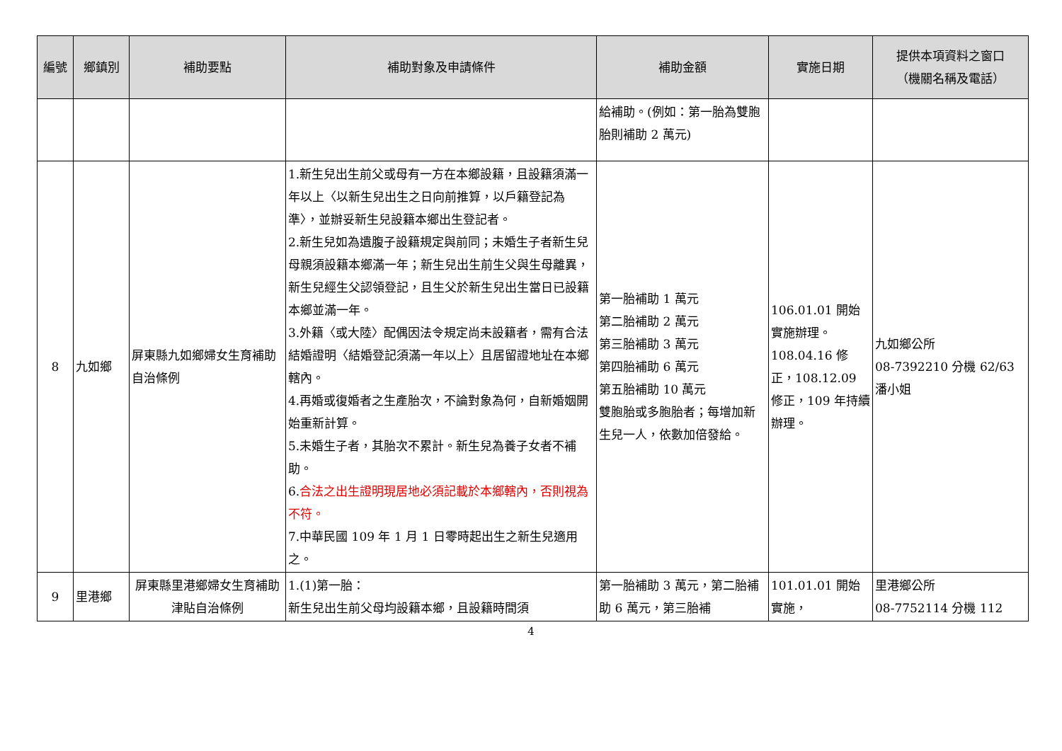| 編號 | 鄉鎮別 | 補助要點 | 補助對象及申請條件 | 補助金額 | 實施日期 | 提供本項資料之窗口 （機關名稱及電話） |
| --- | --- | --- | --- | --- | --- | --- |
| | | | | 給補助。(例如：第一胎為雙胞胎則補助 2 萬元) | | |
| 8 | 九如鄉 | 屏東縣九如鄉婦女生育補助自治條例 | 1.新生兒出生前父或母有一方在本鄉設籍，且設籍須滿一年以上〈以新生兒出生之日向前推算，以戶籍登記為準〉，並辦妥新生兒設籍本鄉出生登記者。 2.新生兒如為遺腹子設籍規定與前同；未婚生子者新生兒母親須設籍本鄉滿一年；新生兒出生前生父與生母離異，新生兒經生父認領登記，且生父於新生兒出生當日已設籍本鄉並滿一年。 3.外籍〈或大陸〉配偶因法令規定尚未設籍者，需有合法結婚證明〈結婚登記須滿一年以上〉且居留證地址在本鄉轄內。 4.再婚或復婚者之生產胎次，不論對象為何，自新婚姻開始重新計算。 5.未婚生子者，其胎次不累計。新生兒為養子女者不補助。 6. 合法之出生證明現居地必須記載於本鄉轄內，否則視為不符。 7.中華民國 109 年 1 月 1 日零時起出生之新生兒適用之。 | 第一胎補助 1 萬元 第二胎補助 2 萬元 第三胎補助 3 萬元 第四胎補助 6 萬元 第五胎補助 10 萬元 雙胞胎或多胞胎者；每增加新生兒一人，依數加倍發給。 | 106.01.01 開始實施辦理。108.04.16 修正，108.12.09 修正，109 年持續辦理。 | 九如鄉公所 08-7392210 分機 62/63 潘小姐 |
| 9 | 里港鄉 | 屏東縣里港鄉婦女生育補助津貼自治條例 | 1.(1)第一胎： 新生兒出生前父母均設籍本鄉，且設籍時間須 | 第一胎補助 3 萬元，第二胎補助 6 萬元，第三胎補 | 101.01.01 開始實施， | 里港鄉公所 08-7752114 分機 112 |
4